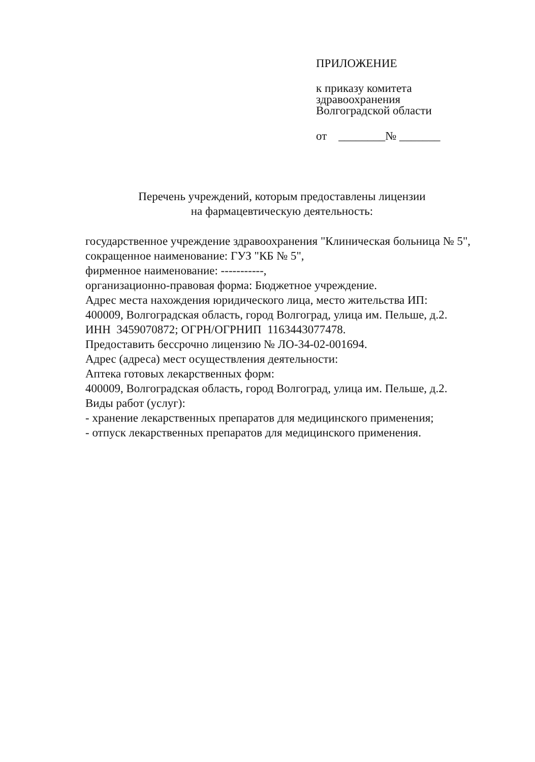ПРИЛОЖЕНИЕ
к приказу комитета
здравоохранения
Волгоградской области
от ________№ _______
Перечень учреждений, которым предоставлены лицензии
на фармацевтическую деятельность:
государственное учреждение здравоохранения "Клиническая больница № 5",
сокращенное наименование: ГУЗ "КБ № 5",
фирменное наименование: -----------,
организационно-правовая форма: Бюджетное учреждение.
Адрес места нахождения юридического лица, место жительства ИП:
400009, Волгоградская область, город Волгоград, улица им. Пельше, д.2.
ИНН 3459070872; ОГРН/ОГРНИП 1163443077478.
Предоставить бессрочно лицензию № ЛО-34-02-001694.
Адрес (адреса) мест осуществления деятельности:
Аптека готовых лекарственных форм:
400009, Волгоградская область, город Волгоград, улица им. Пельше, д.2.
Виды работ (услуг):
- хранение лекарственных препаратов для медицинского применения;
- отпуск лекарственных препаратов для медицинского применения.